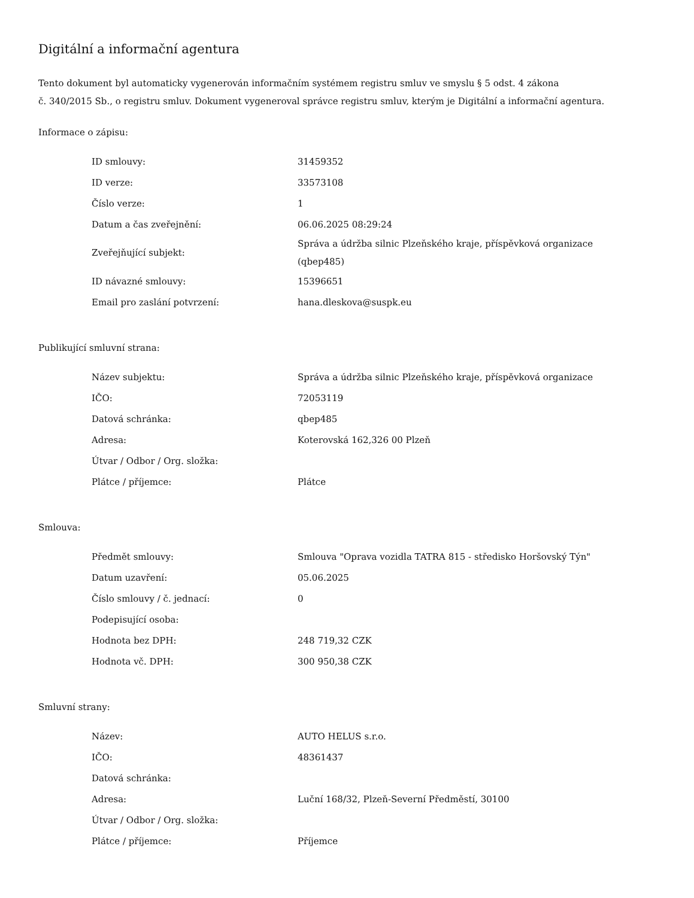Digitální a informační agentura
Tento dokument byl automaticky vygenerován informačním systémem registru smluv ve smyslu § 5 odst. 4 zákona
č. 340/2015 Sb., o registru smluv. Dokument vygeneroval správce registru smluv, kterým je Digitální a informační agentura.
Informace o zápisu:
| ID smlouvy: | 31459352 |
| ID verze: | 33573108 |
| Číslo verze: | 1 |
| Datum a čas zveřejnění: | 06.06.2025 08:29:24 |
| Zveřejňující subjekt: | Správa a údržba silnic Plzeňského kraje, příspěvková organizace (qbep485) |
| ID návazné smlouvy: | 15396651 |
| Email pro zaslání potvrzení: | hana.dleskova@suspk.eu |
Publikující smluvní strana:
| Název subjektu: | Správa a údržba silnic Plzeňského kraje, příspěvková organizace |
| IČO: | 72053119 |
| Datová schránka: | qbep485 |
| Adresa: | Koterovská 162,326 00 Plzeň |
| Útvar / Odbor / Org. složka: | |
| Plátce / příjemce: | Plátce |
Smlouva:
| Předmět smlouvy: | Smlouva "Oprava vozidla TATRA 815 - středisko Horšovský Týn" |
| Datum uzavření: | 05.06.2025 |
| Číslo smlouvy / č. jednací: | 0 |
| Podepisující osoba: | |
| Hodnota bez DPH: | 248 719,32 CZK |
| Hodnota vč. DPH: | 300 950,38 CZK |
Smluvní strany:
| Název: | AUTO HELUS s.r.o. |
| IČO: | 48361437 |
| Datová schránka: | |
| Adresa: | Luční 168/32, Plzeň-Severní Předměstí, 30100 |
| Útvar / Odbor / Org. složka: | |
| Plátce / příjemce: | Příjemce |